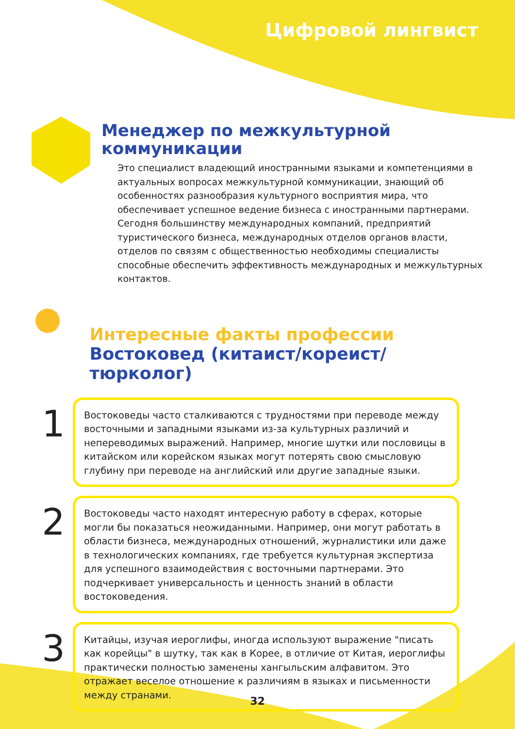Цифровой лингвист
Менеджер по межкультурной
коммуникации
Это специалист владеющий иностранными языками и компетенциями в актуальных вопросах межкультурной коммуникации, знающий об особенностях разнообразия культурного восприятия мира, что обеспечивает успешное ведение бизнеса с иностранными партнерами. Сегодня большинству международных компаний, предприятий туристического бизнеса, международных отделов органов власти, отделов по связям с общественностью необходимы специалисты способные обеспечить эффективность международных и межкультурных контактов.
Интересные факты профессии
Востоковед (китаист/кореист/тюрколог)
1
Востоковеды часто сталкиваются с трудностями при переводе между восточными и западными языками из-за культурных различий и непереводимых выражений. Например, многие шутки или пословицы в китайском или корейском языках могут потерять свою смысловую глубину при переводе на английский или другие западные языки.
2
Востоковеды часто находят интересную работу в сферах, которые могли бы показаться неожиданными. Например, они могут работать в области бизнеса, международных отношений, журналистики или даже в технологических компаниях, где требуется культурная экспертиза для успешного взаимодействия с восточными партнерами. Это подчеркивает универсальность и ценность знаний в области востоковедения.
3
Китайцы, изучая иероглифы, иногда используют выражение "писать как корейцы" в шутку, так как в Корее, в отличие от Китая, иероглифы практически полностью заменены хангыльским алфавитом. Это отражает веселое отношение к различиям в языках и письменности между странами.
32